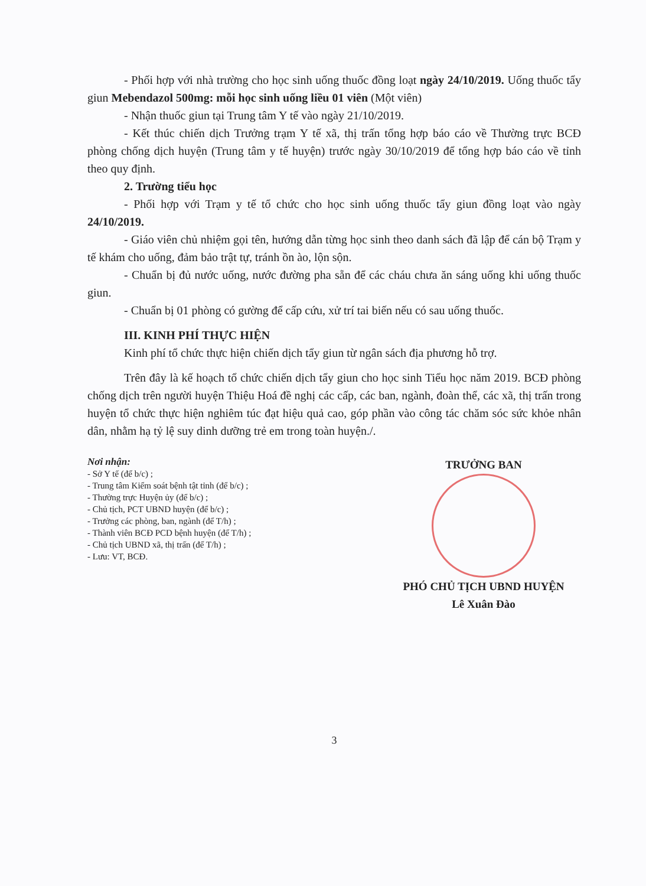- Phối hợp với nhà trường cho học sinh uống thuốc đồng loạt ngày 24/10/2019. Uống thuốc tẩy giun Mebendazol 500mg: mỗi học sinh uống liều 01 viên (Một viên)
- Nhận thuốc giun tại Trung tâm Y tế vào ngày 21/10/2019.
- Kết thúc chiến dịch Trưởng trạm Y tế xã, thị trấn tổng hợp báo cáo về Thường trực BCĐ phòng chống dịch huyện (Trung tâm y tế huyện) trước ngày 30/10/2019 để tổng hợp báo cáo về tỉnh theo quy định.
2. Trường tiểu học
- Phối hợp với Trạm y tế tổ chức cho học sinh uống thuốc tẩy giun đồng loạt vào ngày 24/10/2019.
- Giáo viên chủ nhiệm gọi tên, hướng dẫn từng học sinh theo danh sách đã lập để cán bộ Trạm y tế khám cho uống, đảm bảo trật tự, tránh ồn ào, lộn sộn.
- Chuẩn bị đủ nước uống, nước đường pha sẵn để các cháu chưa ăn sáng uống khi uống thuốc giun.
- Chuẩn bị 01 phòng có gường để cấp cứu, xử trí tai biến nếu có sau uống thuốc.
III. KINH PHÍ THỰC HIỆN
Kinh phí tổ chức thực hiện chiến dịch tẩy giun từ ngân sách địa phương hỗ trợ.
Trên đây là kế hoạch tổ chức chiến dịch tẩy giun cho học sinh Tiểu học năm 2019. BCĐ phòng chống dịch trên người huyện Thiệu Hoá đề nghị các cấp, các ban, ngành, đoàn thể, các xã, thị trấn trong huyện tổ chức thực hiện nghiêm túc đạt hiệu quả cao, góp phần vào công tác chăm sóc sức khỏe nhân dân, nhằm hạ tỷ lệ suy dinh dưỡng trẻ em trong toàn huyện./.
Nơi nhận:
- Sở Y tế (để b/c) ;
- Trung tâm Kiểm soát bệnh tật tỉnh (để b/c) ;
- Thường trực Huyện ủy (để b/c) ;
- Chủ tịch, PCT UBND huyện (để b/c) ;
- Trưởng các phòng, ban, ngành (để T/h) ;
- Thành viên BCĐ PCD bệnh huyện (để T/h) ;
- Chủ tịch UBND xã, thị trấn (để T/h) ;
- Lưu: VT, BCĐ.
TRƯỞNG BAN
PHÓ CHỦ TỊCH UBND HUYỆN
Lê Xuân Đào
3